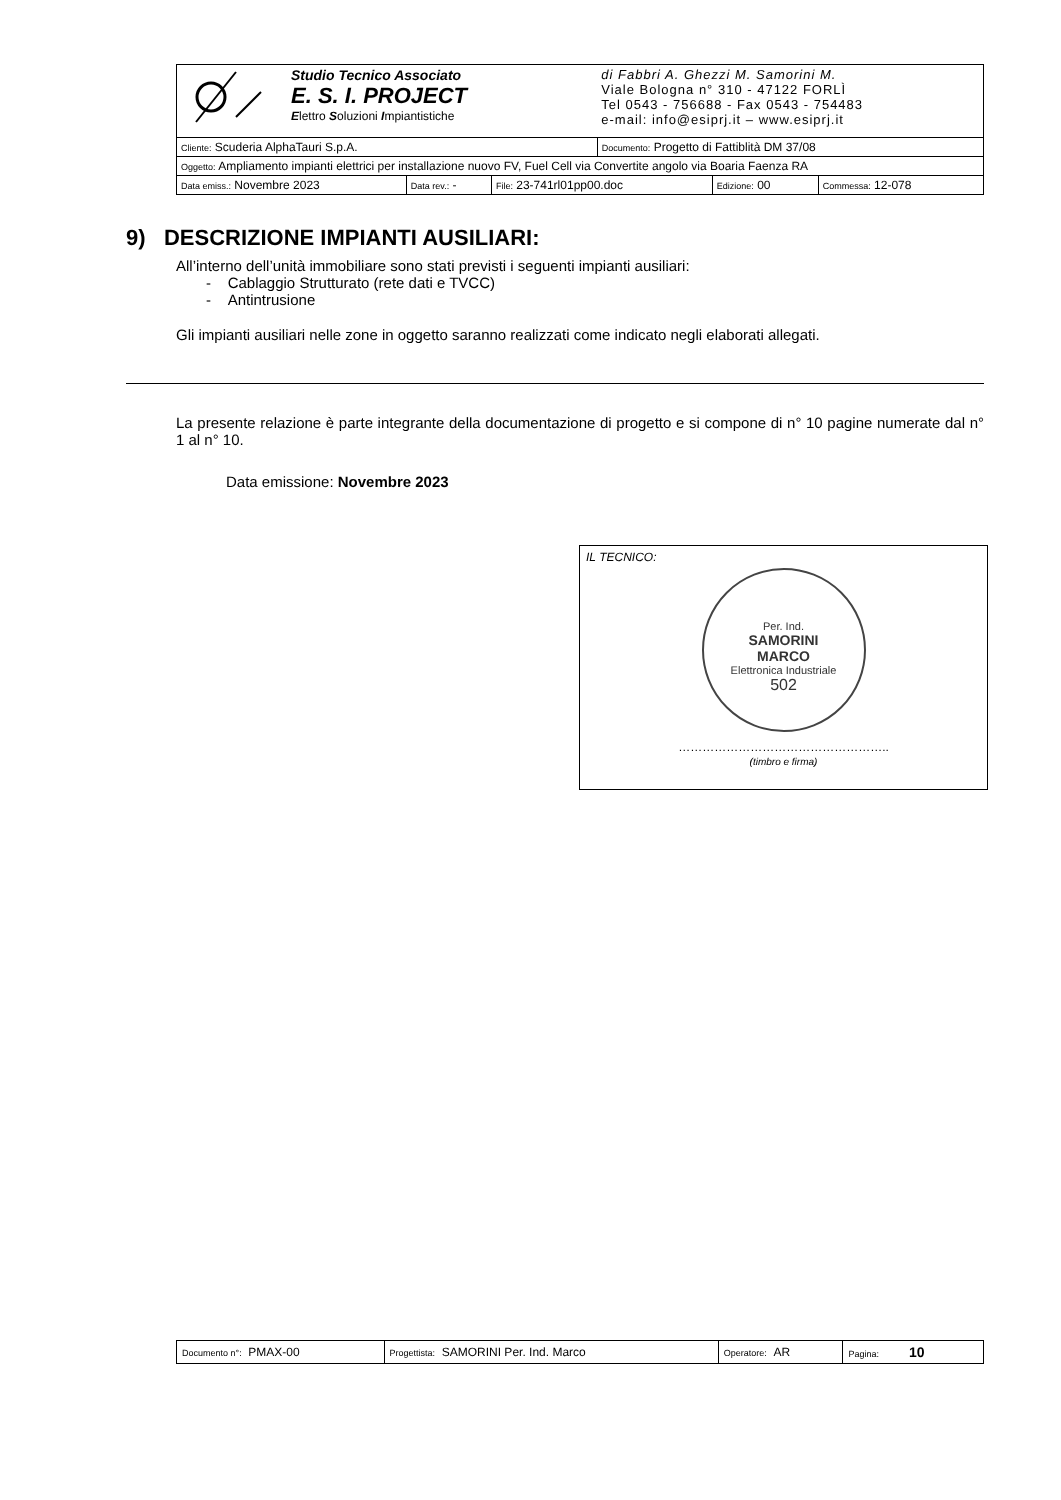| Studio Tecnico Associato E. S. I. PROJECT E lettro S oluzioni I mpiantistiche | | | di Fabbri A. Ghezzi M. Samorini M. Viale Bologna n° 310 - 47122 FORLÌ Tel 0543 - 756688 - Fax 0543 - 754483 e-mail: info@esiprj.it – www.esiprj.it | | |
| Cliente: Scuderia AlphaTauri S.p.A. | | | Documento: Progetto di Fattiblità DM 37/08 | | |
| Oggetto: Ampliamento impianti elettrici per installazione nuovo FV, Fuel Cell via Convertite angolo via Boaria Faenza RA | | | | | |
| Data emiss.: Novembre 2023 | Data rev.: - | File: 23-741rl01pp00.doc | | Edizione: 00 | Commessa: 12-078 |
9) DESCRIZIONE IMPIANTI AUSILIARI:
All’interno dell’unità immobiliare sono stati previsti i seguenti impianti ausiliari:
- Cablaggio Strutturato (rete dati e TVCC)
- Antintrusione
Gli impianti ausiliari nelle zone in oggetto saranno realizzati come indicato negli elaborati allegati.
La presente relazione è parte integrante della documentazione di progetto e si compone di n° 10 pagine numerate dal n° 1 al n° 10.
Data emissione: Novembre 2023
IL TECNICO:
Per. Ind.
SAMORINI
MARCO
Elettronica Industriale
502
……………………………………………..
(timbro e firma)
| Documento n°: PMAX-00 | Progettista: SAMORINI Per. Ind. Marco | Operatore: AR | Pagina: 10 |